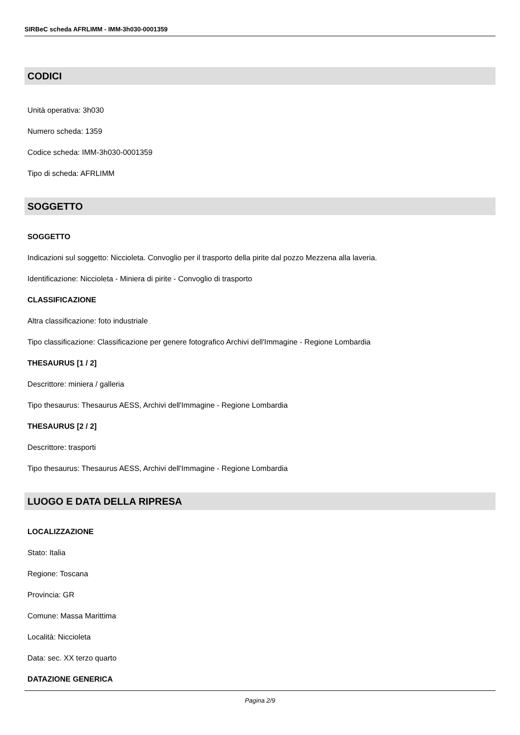SIRBeC scheda AFRLIMM - IMM-3h030-0001359
CODICI
Unità operativa: 3h030
Numero scheda: 1359
Codice scheda: IMM-3h030-0001359
Tipo di scheda: AFRLIMM
SOGGETTO
SOGGETTO
Indicazioni sul soggetto: Niccioleta. Convoglio per il trasporto della pirite dal pozzo Mezzena alla laveria.
Identificazione: Niccioleta - Miniera di pirite - Convoglio di trasporto
CLASSIFICAZIONE
Altra classificazione: foto industriale
Tipo classificazione: Classificazione per genere fotografico Archivi dell'Immagine - Regione Lombardia
THESAURUS [1 / 2]
Descrittore: miniera / galleria
Tipo thesaurus: Thesaurus AESS, Archivi dell'Immagine - Regione Lombardia
THESAURUS [2 / 2]
Descrittore: trasporti
Tipo thesaurus: Thesaurus AESS, Archivi dell'Immagine - Regione Lombardia
LUOGO E DATA DELLA RIPRESA
LOCALIZZAZIONE
Stato: Italia
Regione: Toscana
Provincia: GR
Comune: Massa Marittima
Località: Niccioleta
Data: sec. XX terzo quarto
DATAZIONE GENERICA
Pagina 2/9